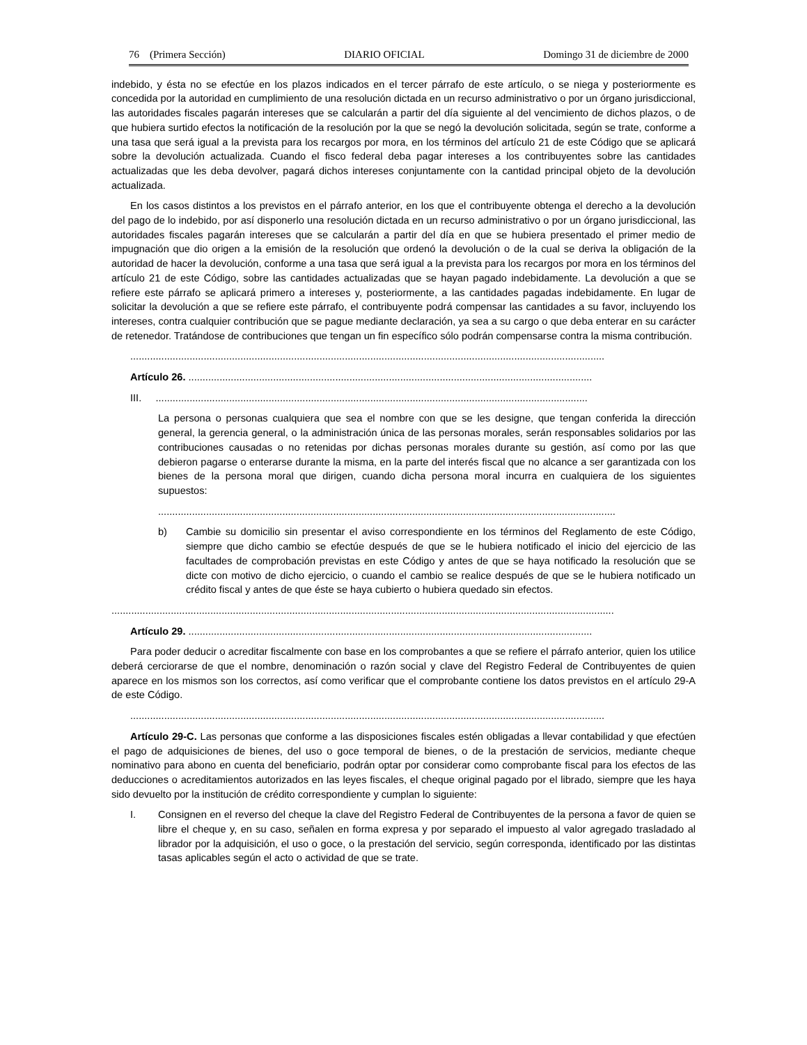76 (Primera Sección) DIARIO OFICIAL Domingo 31 de diciembre de 2000
indebido, y ésta no se efectúe en los plazos indicados en el tercer párrafo de este artículo, o se niega y posteriormente es concedida por la autoridad en cumplimiento de una resolución dictada en un recurso administrativo o por un órgano jurisdiccional, las autoridades fiscales pagarán intereses que se calcularán a partir del día siguiente al del vencimiento de dichos plazos, o de que hubiera surtido efectos la notificación de la resolución por la que se negó la devolución solicitada, según se trate, conforme a una tasa que será igual a la prevista para los recargos por mora, en los términos del artículo 21 de este Código que se aplicará sobre la devolución actualizada. Cuando el fisco federal deba pagar intereses a los contribuyentes sobre las cantidades actualizadas que les deba devolver, pagará dichos intereses conjuntamente con la cantidad principal objeto de la devolución actualizada.
En los casos distintos a los previstos en el párrafo anterior, en los que el contribuyente obtenga el derecho a la devolución del pago de lo indebido, por así disponerlo una resolución dictada en un recurso administrativo o por un órgano jurisdiccional, las autoridades fiscales pagarán intereses que se calcularán a partir del día en que se hubiera presentado el primer medio de impugnación que dio origen a la emisión de la resolución que ordenó la devolución o de la cual se deriva la obligación de la autoridad de hacer la devolución, conforme a una tasa que será igual a la prevista para los recargos por mora en los términos del artículo 21 de este Código, sobre las cantidades actualizadas que se hayan pagado indebidamente. La devolución a que se refiere este párrafo se aplicará primero a intereses y, posteriormente, a las cantidades pagadas indebidamente. En lugar de solicitar la devolución a que se refiere este párrafo, el contribuyente podrá compensar las cantidades a su favor, incluyendo los intereses, contra cualquier contribución que se pague mediante declaración, ya sea a su cargo o que deba enterar en su carácter de retenedor. Tratándose de contribuciones que tengan un fin específico sólo podrán compensarse contra la misma contribución.
........................................................................................................................................................................
Artículo 26. ...............................................................................................................................................
III. .........................................................................................................................................................
La persona o personas cualquiera que sea el nombre con que se les designe, que tengan conferida la dirección general, la gerencia general, o la administración única de las personas morales, serán responsables solidarios por las contribuciones causadas o no retenidas por dichas personas morales durante su gestión, así como por las que debieron pagarse o enterarse durante la misma, en la parte del interés fiscal que no alcance a ser garantizada con los bienes de la persona moral que dirigen, cuando dicha persona moral incurra en cualquiera de los siguientes supuestos:
..................................................................................................................................................................
b) Cambie su domicilio sin presentar el aviso correspondiente en los términos del Reglamento de este Código, siempre que dicho cambio se efectúe después de que se le hubiera notificado el inicio del ejercicio de las facultades de comprobación previstas en este Código y antes de que se haya notificado la resolución que se dicte con motivo de dicho ejercicio, o cuando el cambio se realice después de que se le hubiera notificado un crédito fiscal y antes de que éste se haya cubierto o hubiera quedado sin efectos.
..................................................................................................................................................................................
Artículo 29. ...............................................................................................................................................
Para poder deducir o acreditar fiscalmente con base en los comprobantes a que se refiere el párrafo anterior, quien los utilice deberá cerciorarse de que el nombre, denominación o razón social y clave del Registro Federal de Contribuyentes de quien aparece en los mismos son los correctos, así como verificar que el comprobante contiene los datos previstos en el artículo 29-A de este Código.
........................................................................................................................................................................
Artículo 29-C. Las personas que conforme a las disposiciones fiscales estén obligadas a llevar contabilidad y que efectúen el pago de adquisiciones de bienes, del uso o goce temporal de bienes, o de la prestación de servicios, mediante cheque nominativo para abono en cuenta del beneficiario, podrán optar por considerar como comprobante fiscal para los efectos de las deducciones o acreditamientos autorizados en las leyes fiscales, el cheque original pagado por el librado, siempre que les haya sido devuelto por la institución de crédito correspondiente y cumplan lo siguiente:
I. Consignen en el reverso del cheque la clave del Registro Federal de Contribuyentes de la persona a favor de quien se libre el cheque y, en su caso, señalen en forma expresa y por separado el impuesto al valor agregado trasladado al librador por la adquisición, el uso o goce, o la prestación del servicio, según corresponda, identificado por las distintas tasas aplicables según el acto o actividad de que se trate.